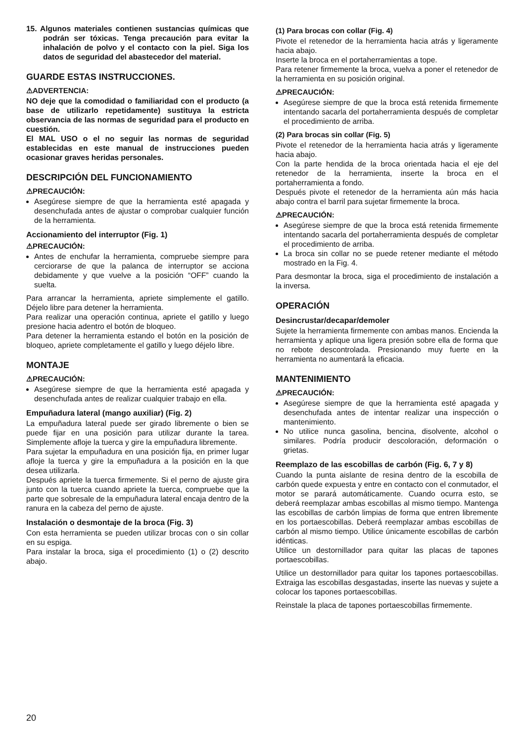15. Algunos materiales contienen sustancias químicas que podrán ser tóxicas. Tenga precaución para evitar la inhalación de polvo y el contacto con la piel. Siga los datos de seguridad del abastecedor del material.
GUARDE ESTAS INSTRUCCIONES.
⚠ADVERTENCIA:
NO deje que la comodidad o familiaridad con el producto (a base de utilizarlo repetidamente) sustituya la estricta observancia de las normas de seguridad para el producto en cuestión.
El MAL USO o el no seguir las normas de seguridad establecidas en este manual de instrucciones pueden ocasionar graves heridas personales.
DESCRIPCIÓN DEL FUNCIONAMIENTO
⚠PRECAUCIÓN:
Asegúrese siempre de que la herramienta esté apagada y desenchufada antes de ajustar o comprobar cualquier función de la herramienta.
Accionamiento del interruptor (Fig. 1)
⚠PRECAUCIÓN:
Antes de enchufar la herramienta, compruebe siempre para cerciorarse de que la palanca de interruptor se acciona debidamente y que vuelve a la posición “OFF” cuando la suelta.
Para arrancar la herramienta, apriete simplemente el gatillo. Déjelo libre para detener la herramienta.
Para realizar una operación continua, apriete el gatillo y luego presione hacia adentro el botón de bloqueo.
Para detener la herramienta estando el botón en la posición de bloqueo, apriete completamente el gatillo y luego déjelo libre.
MONTAJE
⚠PRECAUCIÓN:
Asegúrese siempre de que la herramienta esté apagada y desenchufada antes de realizar cualquier trabajo en ella.
Empuñadura lateral (mango auxiliar) (Fig. 2)
La empuñadura lateral puede ser girado libremente o bien se puede fijar en una posición para utilizar durante la tarea. Simplemente afloje la tuerca y gire la empuñadura libremente.
Para sujetar la empuñadura en una posición fija, en primer lugar afloje la tuerca y gire la empuñadura a la posición en la que desea utilizarla.
Después apriete la tuerca firmemente. Si el perno de ajuste gira junto con la tuerca cuando apriete la tuerca, compruebe que la parte que sobresale de la empuñadura lateral encaja dentro de la ranura en la cabeza del perno de ajuste.
Instalación o desmontaje de la broca (Fig. 3)
Con esta herramienta se pueden utilizar brocas con o sin collar en su espiga.
Para instalar la broca, siga el procedimiento (1) o (2) descrito abajo.
(1) Para brocas con collar (Fig. 4)
Pivote el retenedor de la herramienta hacia atrás y ligeramente hacia abajo.
Inserte la broca en el portaherramientas a tope.
Para retener firmemente la broca, vuelva a poner el retenedor de la herramienta en su posición original.
⚠PRECAUCIÓN:
Asegúrese siempre de que la broca está retenida firmemente intentando sacarla del portaherramienta después de completar el procedimiento de arriba.
(2) Para brocas sin collar (Fig. 5)
Pivote el retenedor de la herramienta hacia atrás y ligeramente hacia abajo.
Con la parte hendida de la broca orientada hacia el eje del retenedor de la herramienta, inserte la broca en el portaherramienta a fondo.
Después pivote el retenedor de la herramienta aún más hacia abajo contra el barril para sujetar firmemente la broca.
⚠PRECAUCIÓN:
Asegúrese siempre de que la broca está retenida firmemente intentando sacarla del portaherramienta después de completar el procedimiento de arriba.
La broca sin collar no se puede retener mediante el método mostrado en la Fig. 4.
Para desmontar la broca, siga el procedimiento de instalación a la inversa.
OPERACIÓN
Desincrustar/decapar/demoler
Sujete la herramienta firmemente con ambas manos. Encienda la herramienta y aplique una ligera presión sobre ella de forma que no rebote descontrolada. Presionando muy fuerte en la herramienta no aumentará la eficacia.
MANTENIMIENTO
⚠PRECAUCIÓN:
Asegúrese siempre de que la herramienta esté apagada y desenchufada antes de intentar realizar una inspección o mantenimiento.
No utilice nunca gasolina, bencina, disolvente, alcohol o similares. Podría producir descoloración, deformación o grietas.
Reemplazo de las escobillas de carbón (Fig. 6, 7 y 8)
Cuando la punta aislante de resina dentro de la escobilla de carbón quede expuesta y entre en contacto con el conmutador, el motor se parará automáticamente. Cuando ocurra esto, se deberá reemplazar ambas escobillas al mismo tiempo. Mantenga las escobillas de carbón limpias de forma que entren libremente en los portaescobillas. Deberá reemplazar ambas escobillas de carbón al mismo tiempo. Utilice únicamente escobillas de carbón idénticas.
Utilice un destornillador para quitar las placas de tapones portaescobillas.
Utilice un destornillador para quitar los tapones portaescobillas. Extraiga las escobillas desgastadas, inserte las nuevas y sujete a colocar los tapones portaescobillas.
Reinstale la placa de tapones portaescobillas firmemente.
20